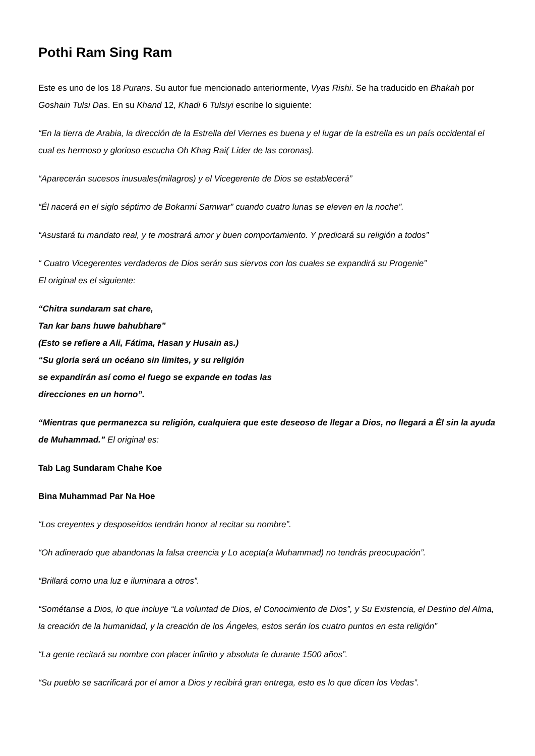Pothi Ram Sing Ram
Este es uno de los 18 Purans. Su autor fue mencionado anteriormente, Vyas Rishi. Se ha traducido en Bhakah por Goshain Tulsi Das. En su Khand 12, Khadi 6 Tulsiyi escribe lo siguiente:
“En la tierra de Arabia, la dirección de la Estrella del Viernes es buena y el lugar de la estrella es un país occidental el cual es hermoso y glorioso escucha Oh Khag Rai( Líder de las coronas).
“Aparecerán sucesos inusuales(milagros) y el Vicegerente de Dios se establecerá”
“Él nacerá en el siglo séptimo de Bokarmi Samwar” cuando cuatro lunas se eleven en la noche”.
“Asustará tu mandato real, y te mostrará amor y buen comportamiento. Y predicará su religión a todos”
“ Cuatro Vicegerentes verdaderos de Dios serán sus siervos con los cuales se expandirá su Progenie”
El original es el siguiente:
“Chitra sundaram sat chare,
Tan kar bans huwe bahubhare”
(Esto se refiere a Ali, Fátima, Hasan y Husain as.)
“Su gloria será un océano sin limites, y su religión
se expandirán así como el fuego se expande en todas las
direcciones en un horno”.
“Mientras que permanezca su religión, cualquiera que este deseoso de llegar a Dios, no llegará a Él sin la ayuda de Muhammad.” El original es:
Tab Lag Sundaram Chahe Koe
Bina Muhammad Par Na Hoe
“Los creyentes y desposeídos tendrán honor al recitar su nombre”.
“Oh adinerado que abandonas la falsa creencia y Lo acepta(a Muhammad) no tendrás preocupación”.
“Brillará como una luz e iluminara a otros”.
“Sométanse a Dios, lo que incluye “La voluntad de Dios, el Conocimiento de Dios”, y Su Existencia, el Destino del Alma, la creación de la humanidad, y la creación de los Ángeles, estos serán los cuatro puntos en esta religión”
“La gente recitará su nombre con placer infinito y absoluta fe durante 1500 años”.
“Su pueblo se sacrificará por el amor a Dios y recibirá gran entrega, esto es lo que dicen los Vedas”.